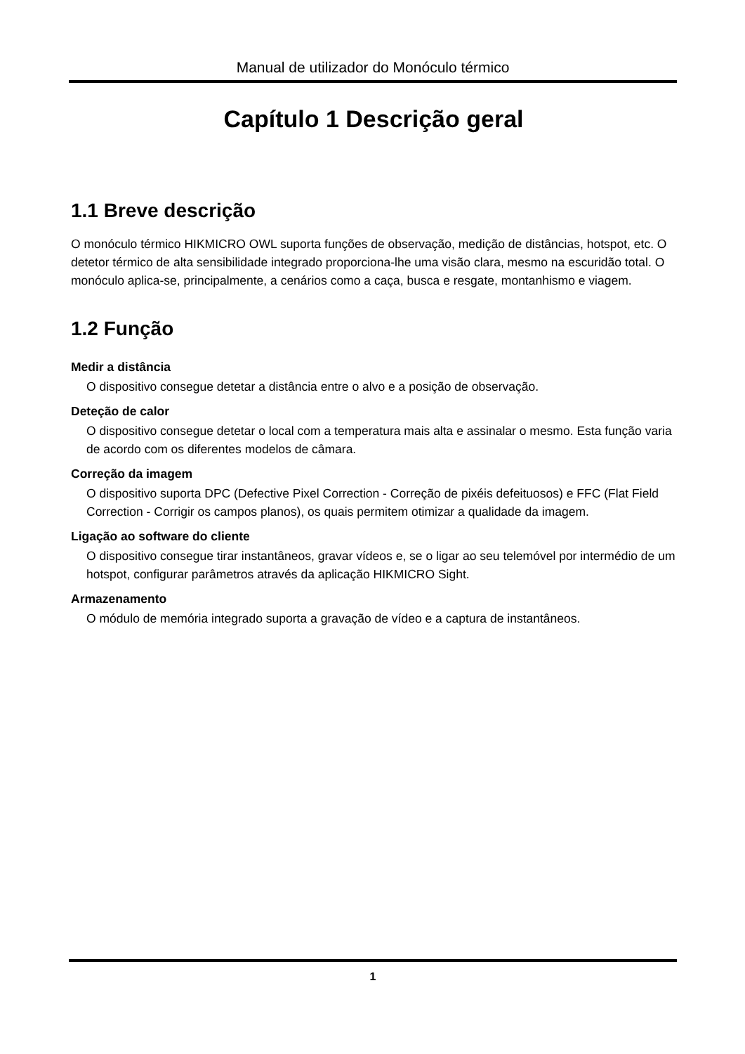Manual de utilizador do Monóculo térmico
Capítulo 1 Descrição geral
1.1 Breve descrição
O monóculo térmico HIKMICRO OWL suporta funções de observação, medição de distâncias, hotspot, etc. O detetor térmico de alta sensibilidade integrado proporciona-lhe uma visão clara, mesmo na escuridão total. O monóculo aplica-se, principalmente, a cenários como a caça, busca e resgate, montanhismo e viagem.
1.2 Função
Medir a distância
O dispositivo consegue detetar a distância entre o alvo e a posição de observação.
Deteção de calor
O dispositivo consegue detetar o local com a temperatura mais alta e assinalar o mesmo. Esta função varia de acordo com os diferentes modelos de câmara.
Correção da imagem
O dispositivo suporta DPC (Defective Pixel Correction - Correção de pixéis defeituosos) e FFC (Flat Field Correction - Corrigir os campos planos), os quais permitem otimizar a qualidade da imagem.
Ligação ao software do cliente
O dispositivo consegue tirar instantâneos, gravar vídeos e, se o ligar ao seu telemóvel por intermédio de um hotspot, configurar parâmetros através da aplicação HIKMICRO Sight.
Armazenamento
O módulo de memória integrado suporta a gravação de vídeo e a captura de instantâneos.
1